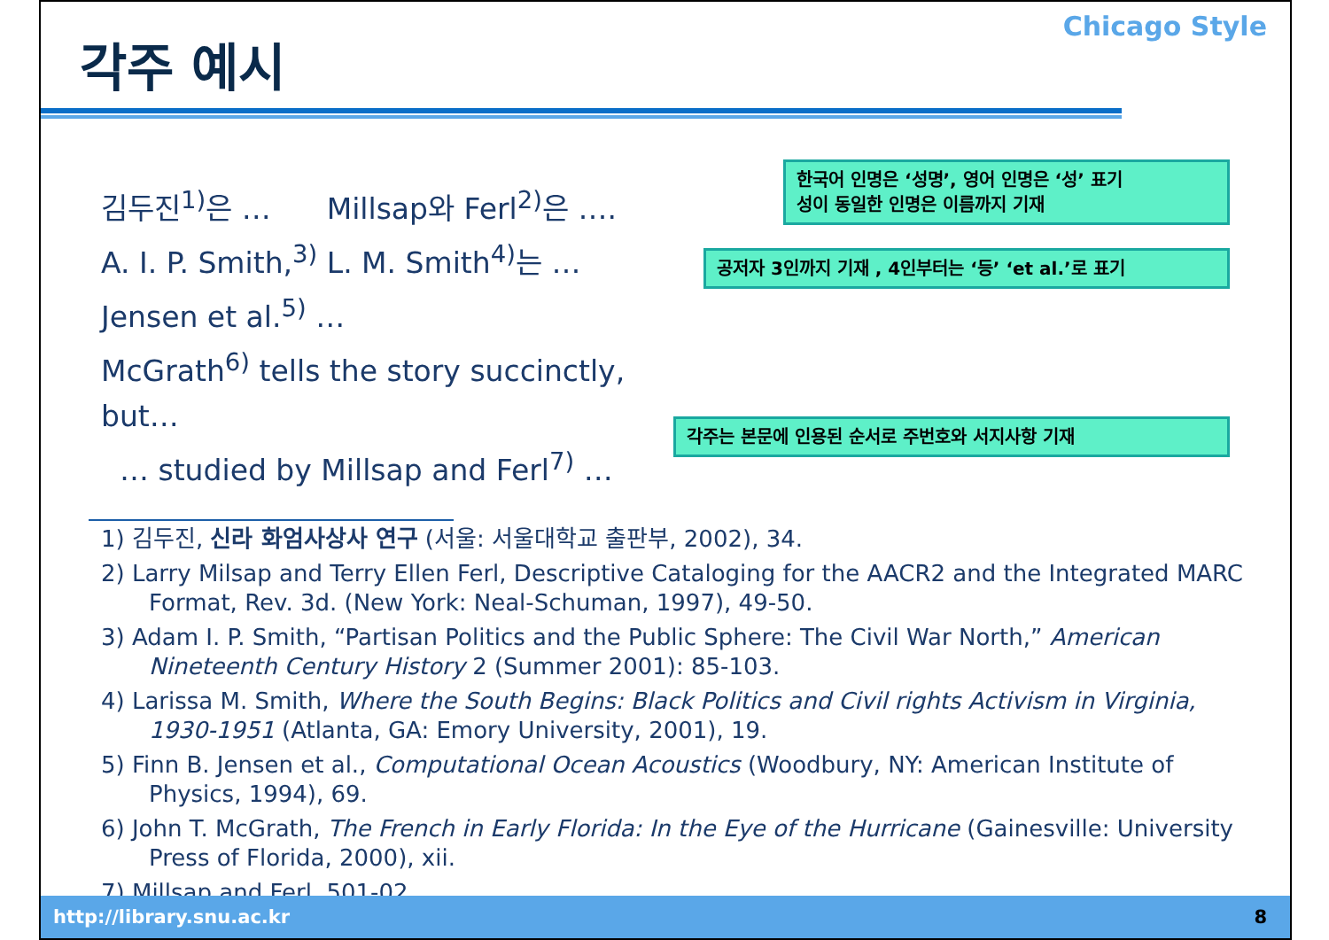각주 예시
Chicago Style
김두진<sup>1)</sup>은 … Millsap와 Ferl<sup>2)</sup>은 ….
A. I. P. Smith,<sup>3)</sup> L. M. Smith<sup>4)</sup>는 …
Jensen et al.<sup>5)</sup> …
McGrath<sup>6)</sup> tells the story succinctly, but…
… studied by Millsap and Ferl<sup>7)</sup> …
한국어 인명은 ‘성명’, 영어 인명은 ‘성’ 표기
성이 동일한 인명은 이름까지 기재
공저자 3인까지 기재 , 4인부터는 ‘등’ ‘et al.’로 표기
각주는 본문에 인용된 순서로 주번호와 서지사항 기재
1) 김두진, 신라 화엄사상사 연구 (서울: 서울대학교 출판부, 2002), 34.
2) Larry Milsap and Terry Ellen Ferl, Descriptive Cataloging for the AACR2 and the Integrated MARC Format, Rev. 3d. (New York: Neal-Schuman, 1997), 49-50.
3) Adam I. P. Smith, “Partisan Politics and the Public Sphere: The Civil War North,” American Nineteenth Century History 2 (Summer 2001): 85-103.
4) Larissa M. Smith, Where the South Begins: Black Politics and Civil rights Activism in Virginia, 1930-1951 (Atlanta, GA: Emory University, 2001), 19.
5) Finn B. Jensen et al., Computational Ocean Acoustics (Woodbury, NY: American Institute of Physics, 1994), 69.
6) John T. McGrath, The French in Early Florida: In the Eye of the Hurricane (Gainesville: University Press of Florida, 2000), xii.
7) Millsap and Ferl, 501-02.
http://library.snu.ac.kr 8